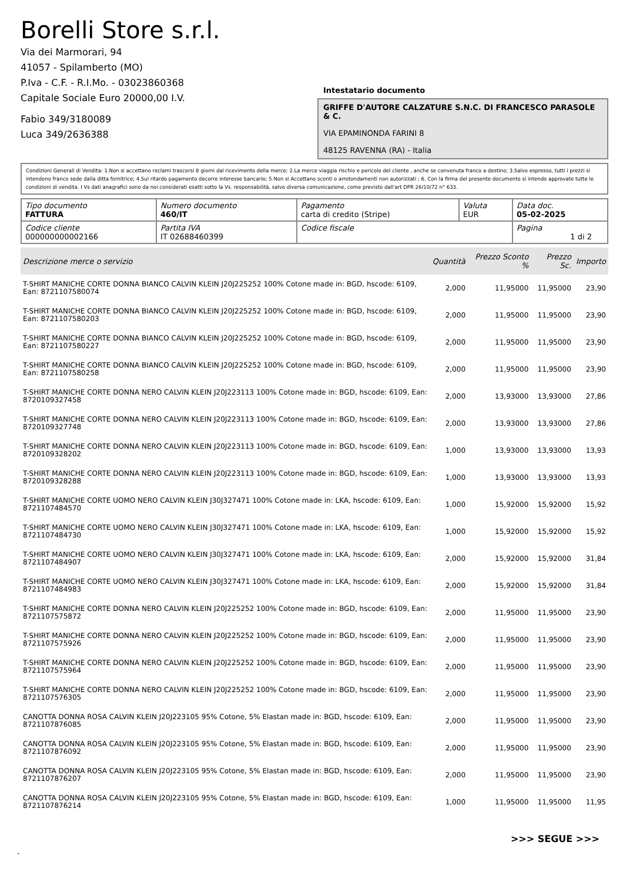Borelli Store s.r.l.
Via dei Marmorari, 94
41057 - Spilamberto (MO)
P.Iva - C.F. - R.I.Mo. - 03023860368
Capitale Sociale Euro 20000,00 I.V.
Fabio 349/3180089
Luca 349/2636388
Intestatario documento
GRIFFE D'AUTORE CALZATURE S.N.C. DI FRANCESCO PARASOLE & C.
VIA EPAMINONDA FARINI 8
48125 RAVENNA (RA) - Italia
Condizioni Generali di Vendita: 1.Non si accettano reclami trascorsi 8 giorni dal ricevimento della merce; 2.La merce viaggia rischio e pericolo del cliente , anche se convenuta franco a destino; 3.Salvo espresso, tutti i prezzi si intendono franco sede dalla ditta fornitrice; 4.Sul ritardo pagamento decorre interesse bancario; 5.Non si Accettano sconti o arrotondamenti non autorizzati ; 6. Con la firma del presente documento si intendo approvate tutte le condizioni di vendita. I Vs dati anagrafici sono da noi considerati esatti sotto la Vs. responsabilità, salvo diversa comunicazione, come previsto dall'art DPR 26/10/72 n° 633.
| Tipo documento FATTURA | Numero documento 460/IT | Pagamento carta di credito (Stripe) | Valuta EUR | Data doc. 05-02-2025 |
| Codice cliente 000000000002166 | Partita IVA IT 02688460399 | Codice fiscale | | Pagina 1 di 2 |
| Descrizione merce o servizio | Quantità | Prezzo Sconto % | Prezzo Sc. | Importo |
| --- | --- | --- | --- | --- |
| T-SHIRT MANICHE CORTE DONNA BIANCO CALVIN KLEIN J20J225252 100% Cotone made in: BGD, hscode: 6109, Ean: 8721107580074 | 2,000 | 11,95000 | 11,95000 | 23,90 |
| T-SHIRT MANICHE CORTE DONNA BIANCO CALVIN KLEIN J20J225252 100% Cotone made in: BGD, hscode: 6109, Ean: 8721107580203 | 2,000 | 11,95000 | 11,95000 | 23,90 |
| T-SHIRT MANICHE CORTE DONNA BIANCO CALVIN KLEIN J20J225252 100% Cotone made in: BGD, hscode: 6109, Ean: 8721107580227 | 2,000 | 11,95000 | 11,95000 | 23,90 |
| T-SHIRT MANICHE CORTE DONNA BIANCO CALVIN KLEIN J20J225252 100% Cotone made in: BGD, hscode: 6109, Ean: 8721107580258 | 2,000 | 11,95000 | 11,95000 | 23,90 |
| T-SHIRT MANICHE CORTE DONNA NERO CALVIN KLEIN J20J223113 100% Cotone made in: BGD, hscode: 6109, Ean: 8720109327458 | 2,000 | 13,93000 | 13,93000 | 27,86 |
| T-SHIRT MANICHE CORTE DONNA NERO CALVIN KLEIN J20J223113 100% Cotone made in: BGD, hscode: 6109, Ean: 8720109327748 | 2,000 | 13,93000 | 13,93000 | 27,86 |
| T-SHIRT MANICHE CORTE DONNA NERO CALVIN KLEIN J20J223113 100% Cotone made in: BGD, hscode: 6109, Ean: 8720109328202 | 1,000 | 13,93000 | 13,93000 | 13,93 |
| T-SHIRT MANICHE CORTE DONNA NERO CALVIN KLEIN J20J223113 100% Cotone made in: BGD, hscode: 6109, Ean: 8720109328288 | 1,000 | 13,93000 | 13,93000 | 13,93 |
| T-SHIRT MANICHE CORTE UOMO NERO CALVIN KLEIN J30J327471 100% Cotone made in: LKA, hscode: 6109, Ean: 8721107484570 | 1,000 | 15,92000 | 15,92000 | 15,92 |
| T-SHIRT MANICHE CORTE UOMO NERO CALVIN KLEIN J30J327471 100% Cotone made in: LKA, hscode: 6109, Ean: 8721107484730 | 1,000 | 15,92000 | 15,92000 | 15,92 |
| T-SHIRT MANICHE CORTE UOMO NERO CALVIN KLEIN J30J327471 100% Cotone made in: LKA, hscode: 6109, Ean: 8721107484907 | 2,000 | 15,92000 | 15,92000 | 31,84 |
| T-SHIRT MANICHE CORTE UOMO NERO CALVIN KLEIN J30J327471 100% Cotone made in: LKA, hscode: 6109, Ean: 8721107484983 | 2,000 | 15,92000 | 15,92000 | 31,84 |
| T-SHIRT MANICHE CORTE DONNA NERO CALVIN KLEIN J20J225252 100% Cotone made in: BGD, hscode: 6109, Ean: 8721107575872 | 2,000 | 11,95000 | 11,95000 | 23,90 |
| T-SHIRT MANICHE CORTE DONNA NERO CALVIN KLEIN J20J225252 100% Cotone made in: BGD, hscode: 6109, Ean: 8721107575926 | 2,000 | 11,95000 | 11,95000 | 23,90 |
| T-SHIRT MANICHE CORTE DONNA NERO CALVIN KLEIN J20J225252 100% Cotone made in: BGD, hscode: 6109, Ean: 8721107575964 | 2,000 | 11,95000 | 11,95000 | 23,90 |
| T-SHIRT MANICHE CORTE DONNA NERO CALVIN KLEIN J20J225252 100% Cotone made in: BGD, hscode: 6109, Ean: 8721107576305 | 2,000 | 11,95000 | 11,95000 | 23,90 |
| CANOTTA DONNA ROSA CALVIN KLEIN J20J223105 95% Cotone, 5% Elastan made in: BGD, hscode: 6109, Ean: 8721107876085 | 2,000 | 11,95000 | 11,95000 | 23,90 |
| CANOTTA DONNA ROSA CALVIN KLEIN J20J223105 95% Cotone, 5% Elastan made in: BGD, hscode: 6109, Ean: 8721107876092 | 2,000 | 11,95000 | 11,95000 | 23,90 |
| CANOTTA DONNA ROSA CALVIN KLEIN J20J223105 95% Cotone, 5% Elastan made in: BGD, hscode: 6109, Ean: 8721107876207 | 2,000 | 11,95000 | 11,95000 | 23,90 |
| CANOTTA DONNA ROSA CALVIN KLEIN J20J223105 95% Cotone, 5% Elastan made in: BGD, hscode: 6109, Ean: 8721107876214 | 1,000 | 11,95000 | 11,95000 | 11,95 |
>>> SEGUE >>>
-